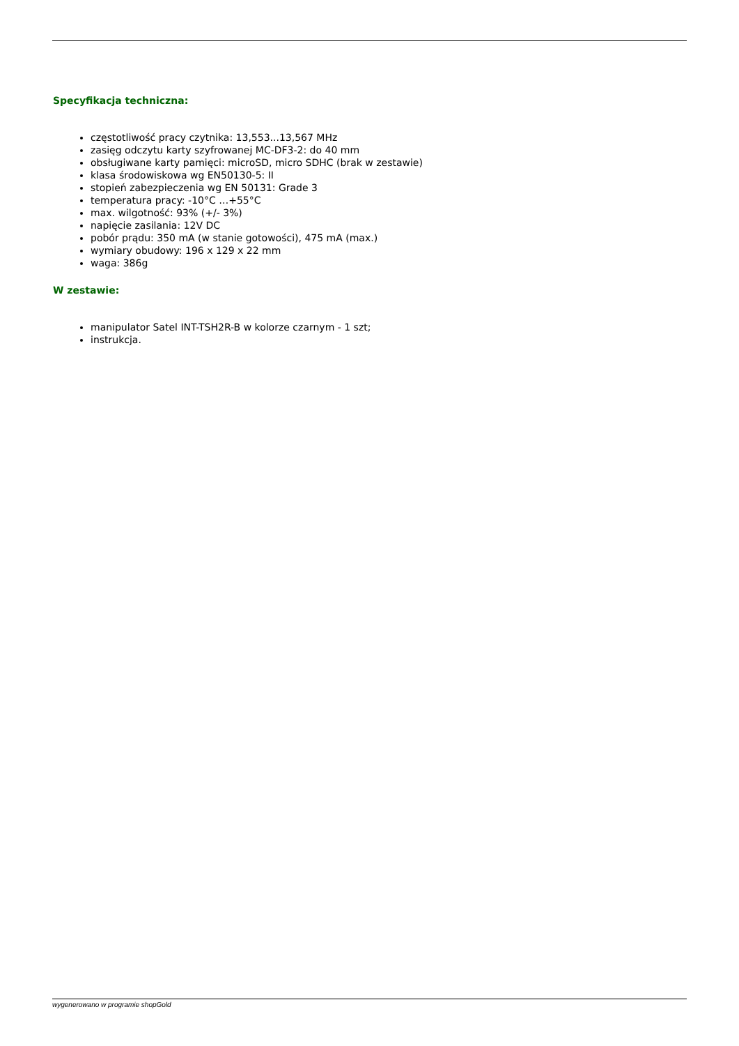Specyfikacja techniczna:
częstotliwość pracy czytnika: 13,553...13,567 MHz
zasięg odczytu karty szyfrowanej MC-DF3-2: do 40 mm
obsługiwane karty pamięci: microSD, micro SDHC (brak w zestawie)
klasa środowiskowa wg EN50130-5: II
stopień zabezpieczenia wg EN 50131: Grade 3
temperatura pracy: -10°C …+55°C
max. wilgotność: 93% (+/- 3%)
napięcie zasilania: 12V DC
pobór prądu: 350 mA (w stanie gotowości), 475 mA (max.)
wymiary obudowy: 196 x 129 x 22 mm
waga: 386g
W zestawie:
manipulator Satel INT-TSH2R-B w kolorze czarnym - 1 szt;
instrukcja.
wygenerowano w programie shopGold